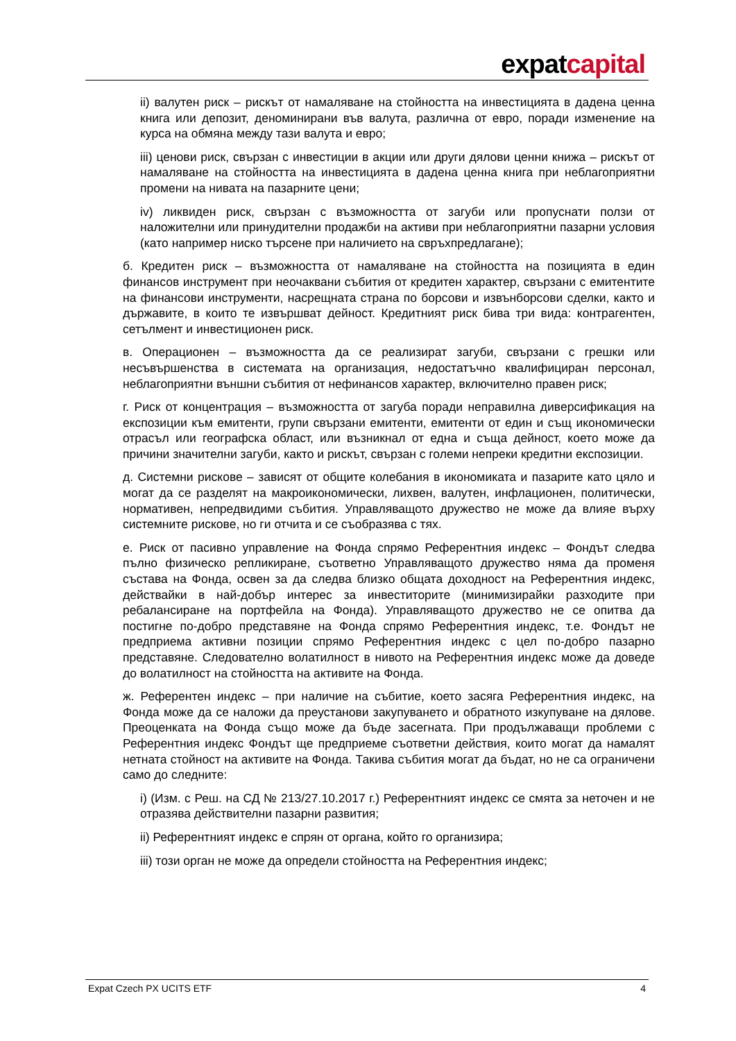expatcapital
ii) валутен риск – рискът от намаляване на стойността на инвестицията в дадена ценна книга или депозит, деноминирани във валута, различна от евро, поради изменение на курса на обмяна между тази валута и евро;
iii) ценови риск, свързан с инвестиции в акции или други дялови ценни книжа – рискът от намаляване на стойността на инвестицията в дадена ценна книга при неблагоприятни промени на нивата на пазарните цени;
iv) ликвиден риск, свързан с възможността от загуби или пропуснати ползи от наложителни или принудителни продажби на активи при неблагоприятни пазарни условия (като например ниско търсене при наличието на свръхпредлагане);
б. Кредитен риск – възможността от намаляване на стойността на позицията в един финансов инструмент при неочаквани събития от кредитен характер, свързани с емитентите на финансови инструменти, насрещната страна по борсови и извънборсови сделки, както и държавите, в които те извършват дейност. Кредитният риск бива три вида: контрагентен, сетълмент и инвестиционен риск.
в. Операционен – възможността да се реализират загуби, свързани с грешки или несъвършенства в системата на организация, недостатъчно квалифициран персонал, неблагоприятни външни събития от нефинансов характер, включително правен риск;
г. Риск от концентрация – възможността от загуба поради неправилна диверсификация на експозиции към емитенти, групи свързани емитенти, емитенти от един и същ икономически отрасъл или географска област, или възникнал от една и съща дейност, което може да причини значителни загуби, както и рискът, свързан с големи непреки кредитни експозиции.
д. Системни рискове – зависят от общите колебания в икономиката и пазарите като цяло и могат да се разделят на макроикономически, лихвен, валутен, инфлационен, политически, нормативен, непредвидими събития. Управляващото дружество не може да влияе върху системните рискове, но ги отчита и се съобразява с тях.
е. Риск от пасивно управление на Фонда спрямо Референтния индекс – Фондът следва пълно физическо репликиране, съответно Управляващото дружество няма да променя състава на Фонда, освен за да следва близко общата доходност на Референтния индекс, действайки в най-добър интерес за инвеститорите (минимизирайки разходите при ребалансиране на портфейла на Фонда). Управляващото дружество не се опитва да постигне по-добро представяне на Фонда спрямо Референтния индекс, т.е. Фондът не предприема активни позиции спрямо Референтния индекс с цел по-добро пазарно представяне. Следователно волатилност в нивото на Референтния индекс може да доведе до волатилност на стойността на активите на Фонда.
ж. Референтен индекс – при наличие на събитие, което засяга Референтния индекс, на Фонда може да се наложи да преустанови закупуването и обратното изкупуване на дялове. Преоценката на Фонда също може да бъде засегната. При продължаващи проблеми с Референтния индекс Фондът ще предприеме съответни действия, които могат да намалят нетната стойност на активите на Фонда. Такива събития могат да бъдат, но не са ограничени само до следните:
i) (Изм. с Реш. на СД № 213/27.10.2017 г.) Референтният индекс се смята за неточен и не отразява действителни пазарни развития;
ii) Референтният индекс е спрян от органа, който го организира;
iii) този орган не може да определи стойността на Референтния индекс;
Expat Czech PX UCITS ETF 4